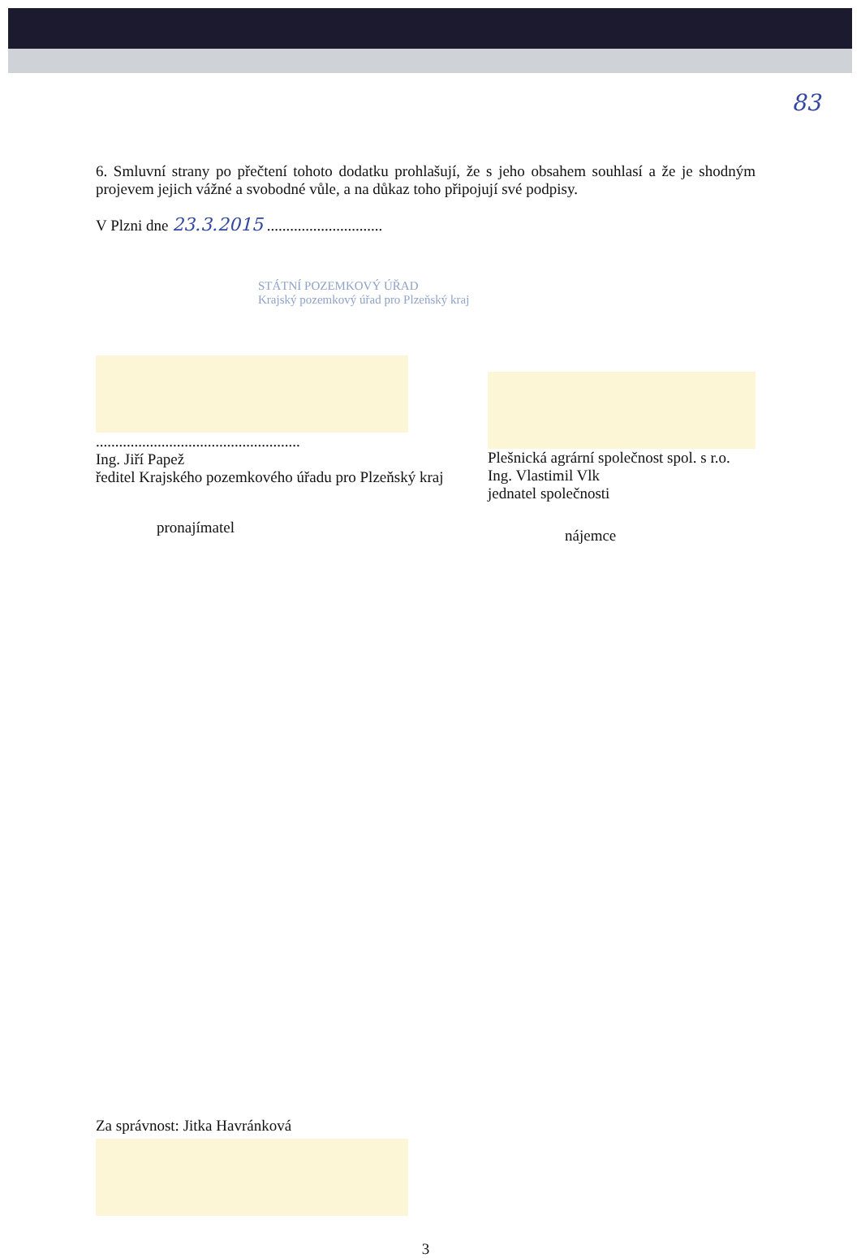83
6. Smluvní strany po přečtení tohoto dodatku prohlašují, že s jeho obsahem souhlasí a že je shodným projevem jejich vážné a svobodné vůle, a na důkaz toho připojují své podpisy.
V Plzni dne 23.3.2015 ..............................
STÁTNÍ POZEMKOVÝ ÚŘAD
Krajský pozemkový úřad pro Plzeňský kraj
.....................................................
Ing. Jiří Papež
ředitel Krajského pozemkového úřadu pro Plzeňský kraj
pronajímatel
Plešnická agrární společnost spol. s r.o.
Ing. Vlastimil Vlk
jednatel společnosti
nájemce
Za správnost: Jitka Havránková
3